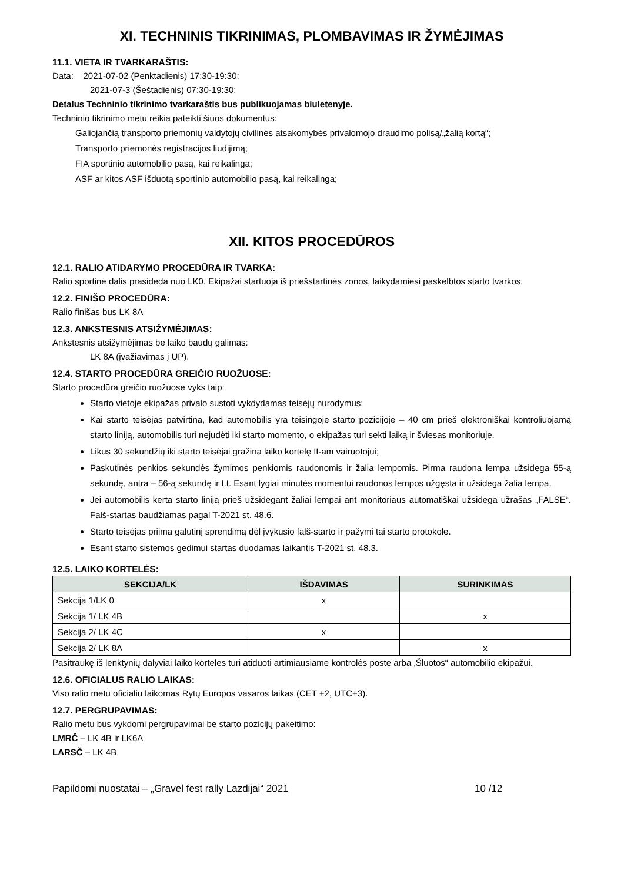XI. TECHNINIS TIKRINIMAS, PLOMBAVIMAS IR ŽYMĖJIMAS
11.1. VIETA IR TVARKARAŠTIS:
Data: 2021-07-02 (Penktadienis) 17:30-19:30;
2021-07-3 (Šeštadienis) 07:30-19:30;
Detalus Techninio tikrinimo tvarkaraštis bus publikuojamas biuletenyje.
Techninio tikrinimo metu reikia pateikti šiuos dokumentus:
Galiojančią transporto priemonių valdytojų civilinės atsakomybės privalomojo draudimo polisą/„žalią kortą“;
Transporto priemonės registracijos liudijimą;
FIA sportinio automobilio pasą, kai reikalinga;
ASF ar kitos ASF išduotą sportinio automobilio pasą, kai reikalinga;
XII. KITOS PROCEDŪROS
12.1. RALIO ATIDARYMO PROCEDŪRA IR TVARKA:
Ralio sportinė dalis prasideda nuo LK0. Ekipažai startuoja iš priešstartinės zonos, laikydamiesi paskelbtos starto tvarkos.
12.2. FINIŠO PROCEDŪRA:
Ralio finišas bus LK 8A
12.3. ANKSTESNIS ATSIŽYMĖJIMAS:
Ankstesnis atsižymėjimas be laiko baudų galimas:
LK 8A (įvažiavimas į UP).
12.4. STARTO PROCEDŪRA GREIČIO RUOŽUOSE:
Starto procedūra greičio ruožuose vyks taip:
Starto vietoje ekipažas privalo sustoti vykdydamas teisėjų nurodymus;
Kai starto teisėjas patvirtina, kad automobilis yra teisingoje starto pozicijoje – 40 cm prieš elektroniškai kontroliuojamą starto liniją, automobilis turi nejudėti iki starto momento, o ekipažas turi sekti laiką ir šviesas monitoriuje.
Likus 30 sekundžių iki starto teisėjai gražina laiko kortelę II-am vairuotojui;
Paskutinės penkios sekundės žymimos penkiomis raudonomis ir žalia lempomis. Pirma raudona lempa užsidega 55-ą sekundę, antra – 56-ą sekundę ir t.t. Esant lygiai minutės momentui raudonos lempos užgęsta ir užsidega žalia lempa.
Jei automobilis kerta starto liniją prieš užsidegant žaliai lempai ant monitoriaus automatiškai užsidega užrašas „FALSE“. Falš-startas baudžiamas pagal T-2021 st. 48.6.
Starto teisėjas priima galutinį sprendimą dėl įvykusio falš-starto ir pažymi tai starto protokole.
Esant starto sistemos gedimui startas duodamas laikantis T-2021 st. 48.3.
12.5. LAIKO KORTELĖS:
| SEKCIJA/LK | IŠDAVIMAS | SURINKIMAS |
| --- | --- | --- |
| Sekcija 1/LK 0 | x | |
| Sekcija 1/ LK 4B | | x |
| Sekcija 2/ LK 4C | x | |
| Sekcija 2/ LK 8A | | x |
Pasitraukę iš lenktynių dalyviai laiko korteles turi atiduoti artimiausiame kontrolės poste arba ‚Šluotos“ automobilio ekipažui.
12.6. OFICIALUS RALIO LAIKAS:
Viso ralio metu oficialiu laikomas Rytų Europos vasaros laikas (CET +2, UTC+3).
12.7. PERGRUPAVIMAS:
Ralio metu bus vykdomi pergrupavimai be starto pozicijų pakeitimo:
LMRČ – LK 4B ir LK6A
LARSČ – LK 4B
Papildomi nuostatai – „Gravel fest rally Lazdijai“ 2021 10 /12